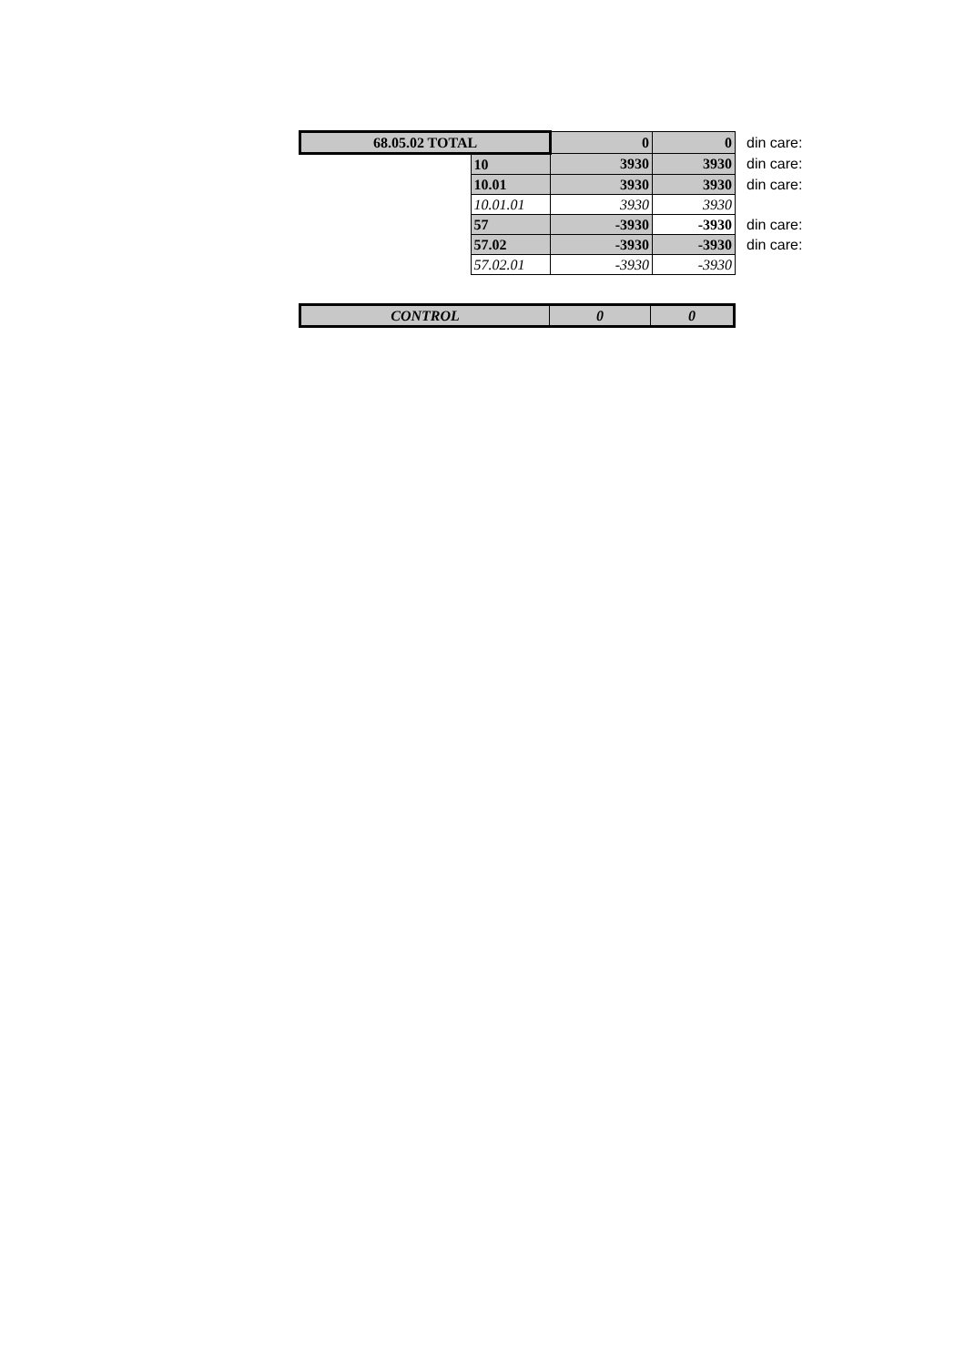| 68.05.02 TOTAL | | 0 | 0 | din care: |
| | 10 | 3930 | 3930 | din care: |
| | 10.01 | 3930 | 3930 | din care: |
| | 10.01.01 | 3930 | 3930 | |
| | 57 | -3930 | -3930 | din care: |
| | 57.02 | -3930 | -3930 | din care: |
| | 57.02.01 | -3930 | -3930 | |
| CONTROL | 0 | 0 |